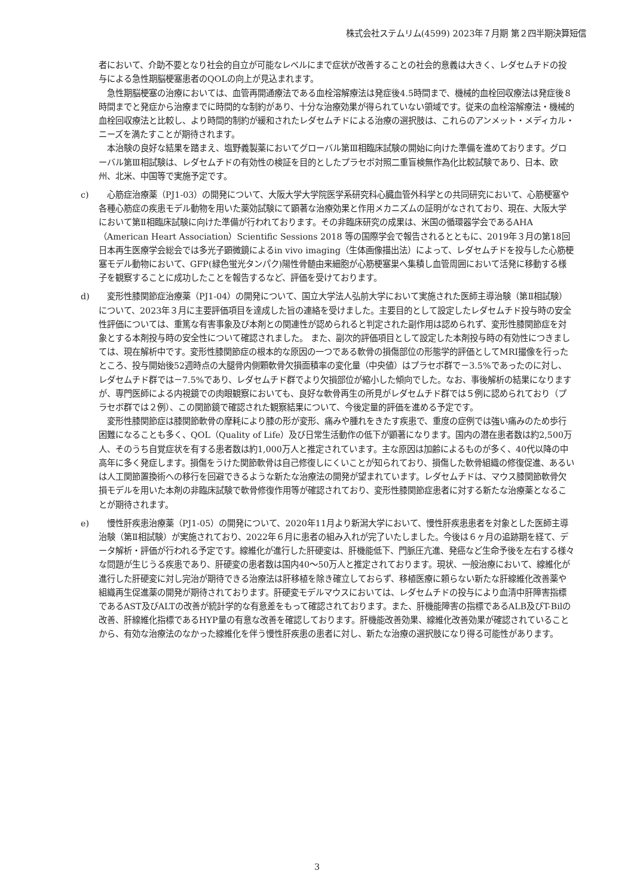株式会社ステムリム(4599) 2023年７月期 第２四半期決算短信
者において、介助不要となり社会的自立が可能なレベルにまで症状が改善することの社会的意義は大きく、レダセムチドの投与による急性期脳梗塞患者のQOLの向上が見込まれます。
急性期脳梗塞の治療においては、血管再開通療法である血栓溶解療法は発症後4.5時間まで、機械的血栓回収療法は発症後８時間までと発症から治療までに時間的な制約があり、十分な治療効果が得られていない領域です。従来の血栓溶解療法・機械的血栓回収療法と比較し、より時間的制約が緩和されたレダセムチドによる治療の選択肢は、これらのアンメット・メディカル・ニーズを満たすことが期待されます。
本治験の良好な結果を踏まえ、塩野義製薬においてグローバル第Ⅲ相臨床試験の開始に向けた準備を進めております。グローバル第Ⅲ相試験は、レダセムチドの有効性の検証を目的としたプラセボ対照二重盲検無作為化比較試験であり、日本、欧州、北米、中国等で実施予定です。
c) 　心筋症治療薬（PJ1-03）の開発について、大阪大学大学院医学系研究科心臓血管外科学との共同研究において、心筋梗塞や各種心筋症の疾患モデル動物を用いた薬効試験にて顕著な治療効果と作用メカニズムの証明がなされており、現在、大阪大学において第Ⅱ相臨床試験に向けた準備が行われております。その非臨床研究の成果は、米国の循環器学会であるAHA（American Heart Association）Scientific Sessions 2018 等の国際学会で報告されるとともに、2019年３月の第18回日本再生医療学会総会では多光子顕微鏡によるin vivo imaging（生体画像描出法）によって、レダセムチドを投与した心筋梗塞モデル動物において、GFP(緑色蛍光タンパク)陽性骨髄由来細胞が心筋梗塞巣へ集積し血管周囲において活発に移動する様子を観察することに成功したことを報告するなど、評価を受けております。
d) 　変形性膝関節症治療薬（PJ1-04）の開発について、国立大学法人弘前大学において実施された医師主導治験（第Ⅱ相試験）について、2023年３月に主要評価項目を達成した旨の連絡を受けました。主要目的として設定したレダセムチド投与時の安全性評価については、重篤な有害事象及び本剤との関連性が認められると判定された副作用は認められず、変形性膝関節症を対象とする本剤投与時の安全性について確認されました。 また、副次的評価項目として設定した本剤投与時の有効性につきましては、現在解析中です。変形性膝関節症の根本的な原因の一つである軟骨の損傷部位の形態学的評価としてMRI撮像を行ったところ、投与開始後52週時点の大腿骨内側顆軟骨欠損面積率の変化量（中央値）はプラセボ群で－3.5%であったのに対し、レダセムチド群では－7.5%であり、レダセムチド群でより欠損部位が縮小した傾向でした。なお、事後解析の結果になりますが、専門医師による内視鏡での肉眼観察においても、良好な軟骨再生の所見がレダセムチド群では５例に認められており（プラセボ群では２例）、この関節鏡で確認された観察結果について、今後定量的評価を進める予定です。
変形性膝関節症は膝関節軟骨の摩耗により膝の形が変形、痛みや腫れをきたす疾患で、重度の症例では強い痛みのため歩行困難になることも多く、QOL（Quality of Life）及び日常生活動作の低下が顕著になります。国内の潜在患者数は約2,500万人、そのうち自覚症状を有する患者数は約1,000万人と推定されています。主な原因は加齢によるものが多く、40代以降の中高年に多く発症します。損傷をうけた関節軟骨は自己修復しにくいことが知られており、損傷した軟骨組織の修復促進、あるいは人工関節置換術への移行を回避できるような新たな治療法の開発が望まれています。レダセムチドは、マウス膝関節軟骨欠損モデルを用いた本剤の非臨床試験で軟骨修復作用等が確認されており、変形性膝関節症患者に対する新たな治療薬となることが期待されます。
e) 　慢性肝疾患治療薬（PJ1-05）の開発について、2020年11月より新潟大学において、慢性肝疾患患者を対象とした医師主導治験（第Ⅱ相試験）が実施されており、2022年６月に患者の組み入れが完了いたしました。今後は６ヶ月の追跡期を経て、データ解析・評価が行われる予定です。線維化が進行した肝硬変は、肝機能低下、門脈圧亢進、発癌など生命予後を左右する様々な問題が生じうる疾患であり、肝硬変の患者数は国内40～50万人と推定されております。現状、一般治療において、線維化が進行した肝硬変に対し完治が期待できる治療法は肝移植を除き確立しておらず、移植医療に頼らない新たな肝線維化改善薬や組織再生促進薬の開発が期待されております。肝硬変モデルマウスにおいては、レダセムチドの投与により血清中肝障害指標であるAST及びALTの改善が統計学的な有意差をもって確認されております。また、肝機能障害の指標であるALB及びT-Bilの改善、肝線維化指標であるHYP量の有意な改善を確認しております。肝機能改善効果、線維化改善効果が確認されていることから、有効な治療法のなかった線維化を伴う慢性肝疾患の患者に対し、新たな治療の選択肢になり得る可能性があります。
3